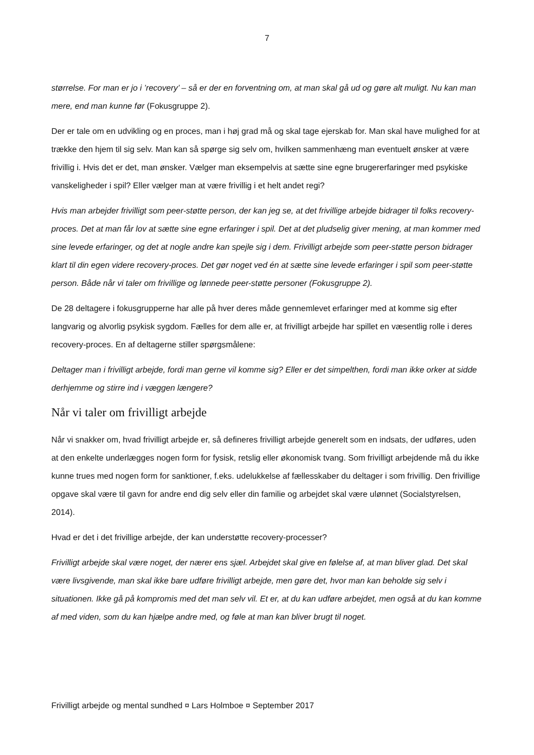7
størrelse. For man er jo i ’recovery’ – så er der en forventning om, at man skal gå ud og gøre alt muligt. Nu kan man mere, end man kunne før (Fokusgruppe 2).
Der er tale om en udvikling og en proces, man i høj grad må og skal tage ejerskab for. Man skal have mulighed for at trække den hjem til sig selv. Man kan så spørge sig selv om, hvilken sammenhæng man eventuelt ønsker at være frivillig i. Hvis det er det, man ønsker. Vælger man eksempelvis at sætte sine egne brugererfaringer med psykiske vanskeligheder i spil? Eller vælger man at være frivillig i et helt andet regi?
Hvis man arbejder frivilligt som peer-støtte person, der kan jeg se, at det frivillige arbejde bidrager til folks recovery-proces. Det at man får lov at sætte sine egne erfaringer i spil. Det at det pludselig giver mening, at man kommer med sine levede erfaringer, og det at nogle andre kan spejle sig i dem. Frivilligt arbejde som peer-støtte person bidrager klart til din egen videre recovery-proces. Det gør noget ved én at sætte sine levede erfaringer i spil som peer-støtte person. Både når vi taler om frivillige og lønnede peer-støtte personer (Fokusgruppe 2).
De 28 deltagere i fokusgrupperne har alle på hver deres måde gennemlevet erfaringer med at komme sig efter langvarig og alvorlig psykisk sygdom. Fælles for dem alle er, at frivilligt arbejde har spillet en væsentlig rolle i deres recovery-proces. En af deltagerne stiller spørgsmålene:
Deltager man i frivilligt arbejde, fordi man gerne vil komme sig? Eller er det simpelthen, fordi man ikke orker at sidde derhjemme og stirre ind i væggen længere?
Når vi taler om frivilligt arbejde
Når vi snakker om, hvad frivilligt arbejde er, så defineres frivilligt arbejde generelt som en indsats, der udføres, uden at den enkelte underlægges nogen form for fysisk, retslig eller økonomisk tvang. Som frivilligt arbejdende må du ikke kunne trues med nogen form for sanktioner, f.eks. udelukkelse af fællesskaber du deltager i som frivillig. Den frivillige opgave skal være til gavn for andre end dig selv eller din familie og arbejdet skal være ulønnet (Socialstyrelsen, 2014).
Hvad er det i det frivillige arbejde, der kan understøtte recovery-processer?
Frivilligt arbejde skal være noget, der nærer ens sjæl. Arbejdet skal give en følelse af, at man bliver glad. Det skal være livsgivende, man skal ikke bare udføre frivilligt arbejde, men gøre det, hvor man kan beholde sig selv i situationen. Ikke gå på kompromis med det man selv vil. Et er, at du kan udføre arbejdet, men også at du kan komme af med viden, som du kan hjælpe andre med, og føle at man kan bliver brugt til noget.
Frivilligt arbejde og mental sundhed ¤ Lars Holmboe ¤ September 2017